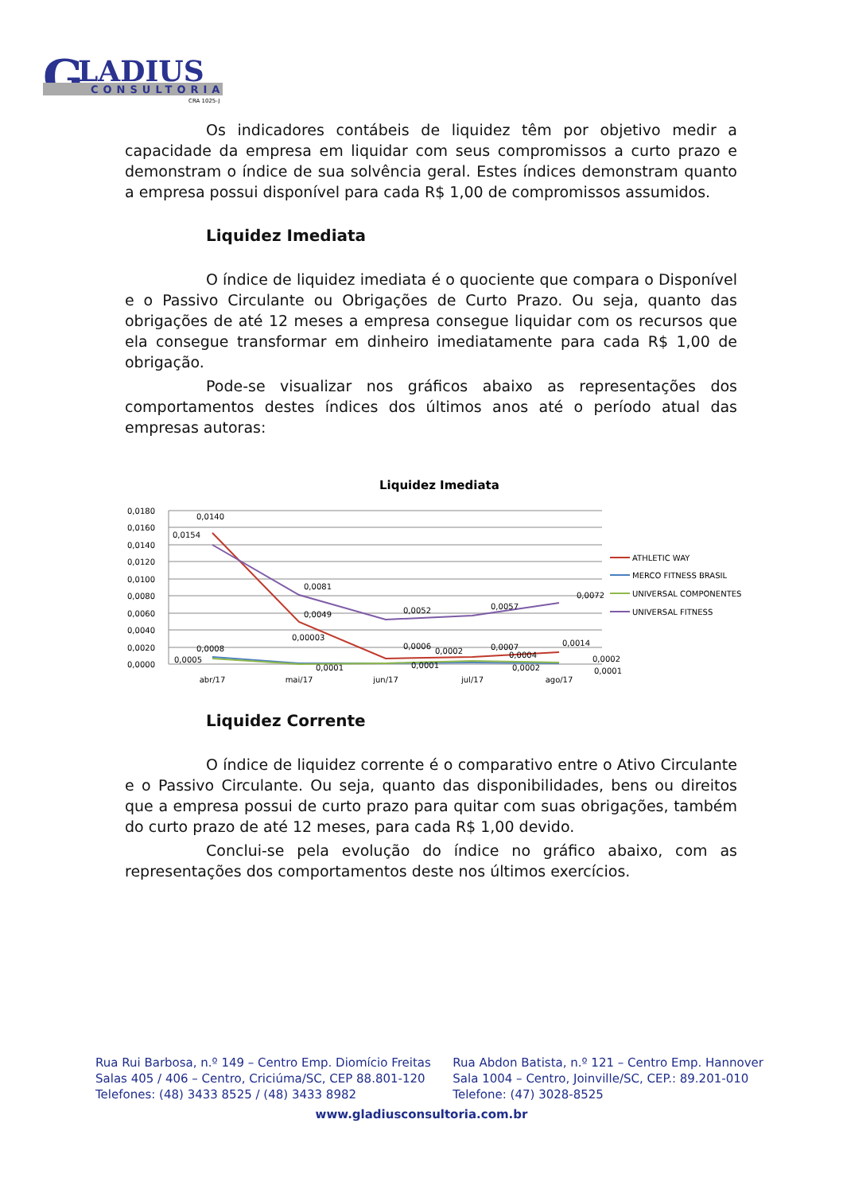G
LADIUS
CONSULTORIA
CRA 1025-J
Os indicadores contábeis de liquidez têm por objetivo medir a capacidade da empresa em liquidar com seus compromissos a curto prazo e demonstram o índice de sua solvência geral. Estes índices demonstram quanto a empresa possui disponível para cada R$ 1,00 de compromissos assumidos.
Liquidez Imediata
O índice de liquidez imediata é o quociente que compara o Disponível e o Passivo Circulante ou Obrigações de Curto Prazo. Ou seja, quanto das obrigações de até 12 meses a empresa consegue liquidar com os recursos que ela consegue transformar em dinheiro imediatamente para cada R$ 1,00 de obrigação.
Pode-se visualizar nos gráficos abaixo as representações dos comportamentos destes índices dos últimos anos até o período atual das empresas autoras:
Liquidez Imediata
0,0180
0,0160
0,0140
0,0120
0,0100
0,0080
0,0060
0,0040
0,0020
0,0000
abr/17
mai/17
jun/17
jul/17
ago/17
0,0140
0,0154
0,0081
0,0049
0,00003
0,0052
0,0057
0,0072
0,0014
0,0008
0,0005
0,0001
0,0006
0,0002
0,0001
0,0007
0,0004
0,0002
0,0002
0,0001
ATHLETIC WAY
MERCO FITNESS BRASIL
UNIVERSAL COMPONENTES
UNIVERSAL FITNESS
Liquidez Corrente
O índice de liquidez corrente é o comparativo entre o Ativo Circulante e o Passivo Circulante. Ou seja, quanto das disponibilidades, bens ou direitos que a empresa possui de curto prazo para quitar com suas obrigações, também do curto prazo de até 12 meses, para cada R$ 1,00 devido.
Conclui-se pela evolução do índice no gráfico abaixo, com as representações dos comportamentos deste nos últimos exercícios.
Rua Rui Barbosa, n.º 149 – Centro Emp. Diomício Freitas
Salas 405 / 406 – Centro, Criciúma/SC, CEP 88.801-120
Telefones: (48) 3433 8525 / (48) 3433 8982
Rua Abdon Batista, n.º 121 – Centro Emp. Hannover
Sala 1004 – Centro, Joinville/SC, CEP.: 89.201-010
Telefone: (47) 3028-8525
www.gladiusconsultoria.com.br